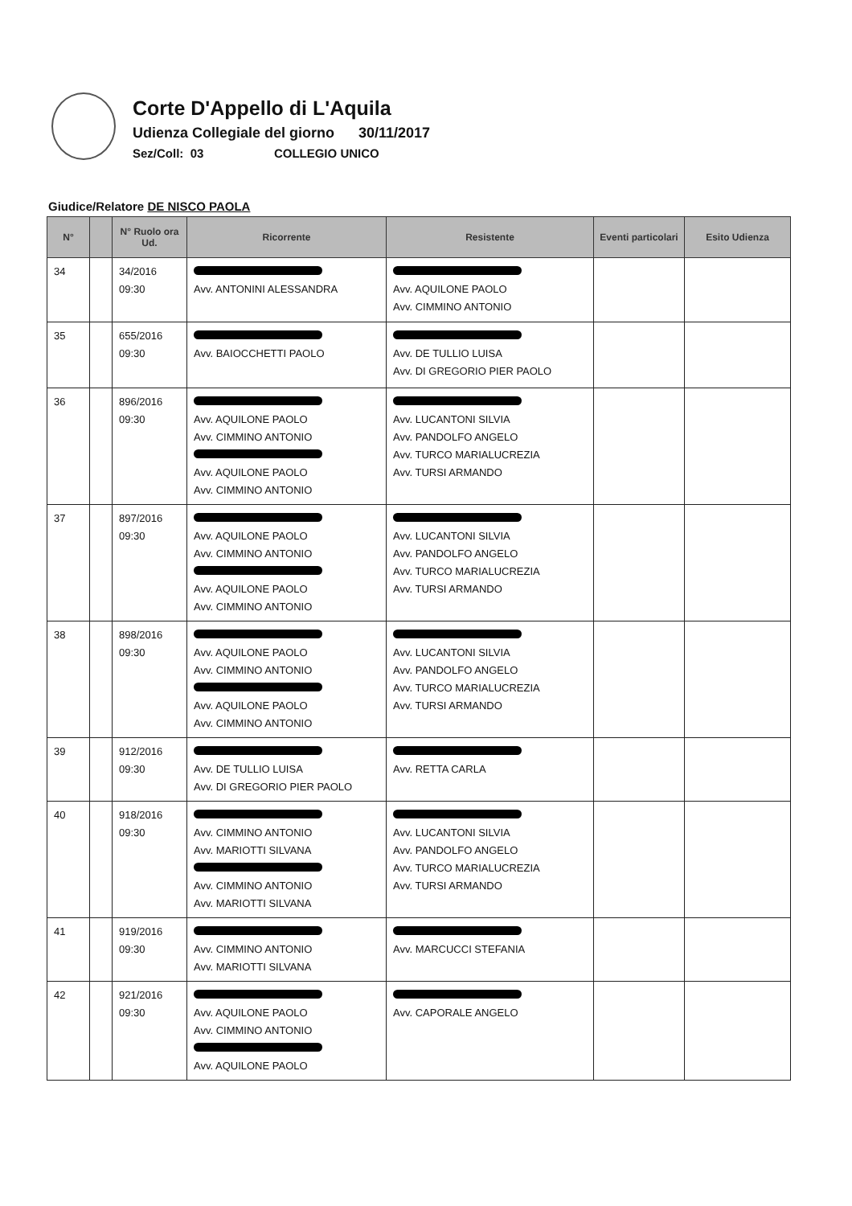Corte D'Appello di L'Aquila
Udienza Collegiale del giorno 30/11/2017
Sez/Coll: 03 COLLEGIO UNICO
Giudice/Relatore DE NISCO PAOLA
| N° | | N° Ruolo ora Ud. | Ricorrente | Resistente | Eventi particolari | Esito Udienza |
| --- | --- | --- | --- | --- | --- | --- |
| 34 | | 34/2016 09:30 | Avv. ANTONINI ALESSANDRA | Avv. AQUILONE PAOLO Avv. CIMMINO ANTONIO | | |
| 35 | | 655/2016 09:30 | Avv. BAIOCCHETTI PAOLO | Avv. DE TULLIO LUISA Avv. DI GREGORIO PIER PAOLO | | |
| 36 | | 896/2016 09:30 | Avv. AQUILONE PAOLO Avv. CIMMINO ANTONIO Avv. AQUILONE PAOLO Avv. CIMMINO ANTONIO | Avv. LUCANTONI SILVIA Avv. PANDOLFO ANGELO Avv. TURCO MARIALUCREZIA Avv. TURSI ARMANDO | | |
| 37 | | 897/2016 09:30 | Avv. AQUILONE PAOLO Avv. CIMMINO ANTONIO Avv. AQUILONE PAOLO Avv. CIMMINO ANTONIO | Avv. LUCANTONI SILVIA Avv. PANDOLFO ANGELO Avv. TURCO MARIALUCREZIA Avv. TURSI ARMANDO | | |
| 38 | | 898/2016 09:30 | Avv. AQUILONE PAOLO Avv. CIMMINO ANTONIO Avv. AQUILONE PAOLO Avv. CIMMINO ANTONIO | Avv. LUCANTONI SILVIA Avv. PANDOLFO ANGELO Avv. TURCO MARIALUCREZIA Avv. TURSI ARMANDO | | |
| 39 | | 912/2016 09:30 | Avv. DE TULLIO LUISA Avv. DI GREGORIO PIER PAOLO | Avv. RETTA CARLA | | |
| 40 | | 918/2016 09:30 | Avv. CIMMINO ANTONIO Avv. MARIOTTI SILVANA Avv. CIMMINO ANTONIO Avv. MARIOTTI SILVANA | Avv. LUCANTONI SILVIA Avv. PANDOLFO ANGELO Avv. TURCO MARIALUCREZIA Avv. TURSI ARMANDO | | |
| 41 | | 919/2016 09:30 | Avv. CIMMINO ANTONIO Avv. MARIOTTI SILVANA | Avv. MARCUCCI STEFANIA | | |
| 42 | | 921/2016 09:30 | Avv. AQUILONE PAOLO Avv. CIMMINO ANTONIO Avv. AQUILONE PAOLO | Avv. CAPORALE ANGELO | | |